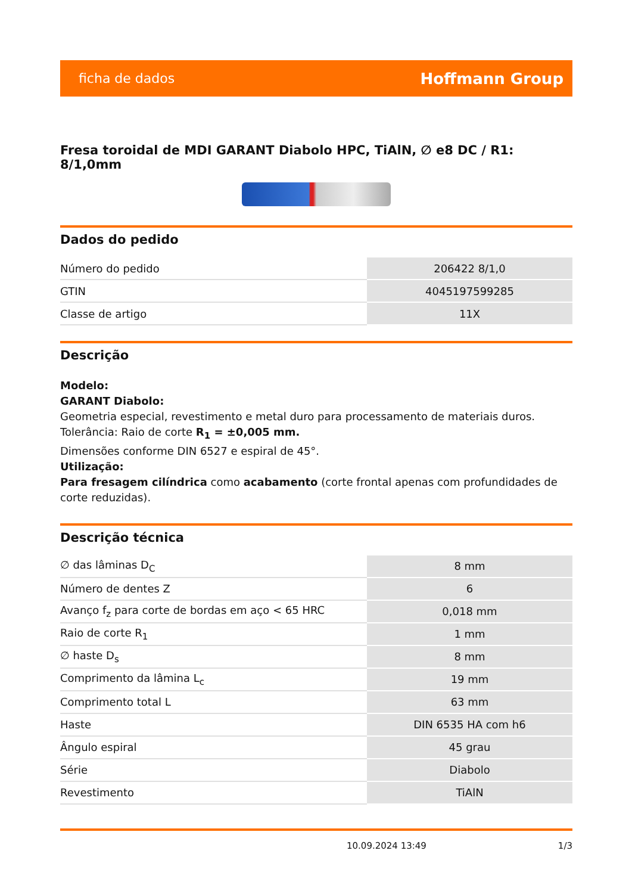ficha de dados Hoffmann Group
Fresa toroidal de MDI GARANT Diabolo HPC, TiAlN, ∅ e8 DC / R1: 8/1,0mm
Dados do pedido
| Número do pedido | 206422 8/1,0 |
| GTIN | 4045197599285 |
| Classe de artigo | 11X |
Descrição
Modelo:
GARANT Diabolo:
Geometria especial, revestimento e metal duro para processamento de materiais duros.
Tolerância: Raio de corte R<sub>1</sub> = ±0,005 mm.
Dimensões conforme DIN 6527 e espiral de 45°.
Utilização:
Para fresagem cilíndrica como acabamento (corte frontal apenas com profundidades de corte reduzidas).
Descrição técnica
| ∅ das lâminas D<sub>C</sub> | 8 mm |
| Número de dentes Z | 6 |
| Avanço f<sub>z</sub> para corte de bordas em aço < 65 HRC | 0,018 mm |
| Raio de corte R<sub>1</sub> | 1 mm |
| ∅ haste D<sub>s</sub> | 8 mm |
| Comprimento da lâmina L<sub>c</sub> | 19 mm |
| Comprimento total L | 63 mm |
| Haste | DIN 6535 HA com h6 |
| Ângulo espiral | 45 grau |
| Série | Diabolo |
| Revestimento | TiAlN |
10.09.2024 13:49 1/3